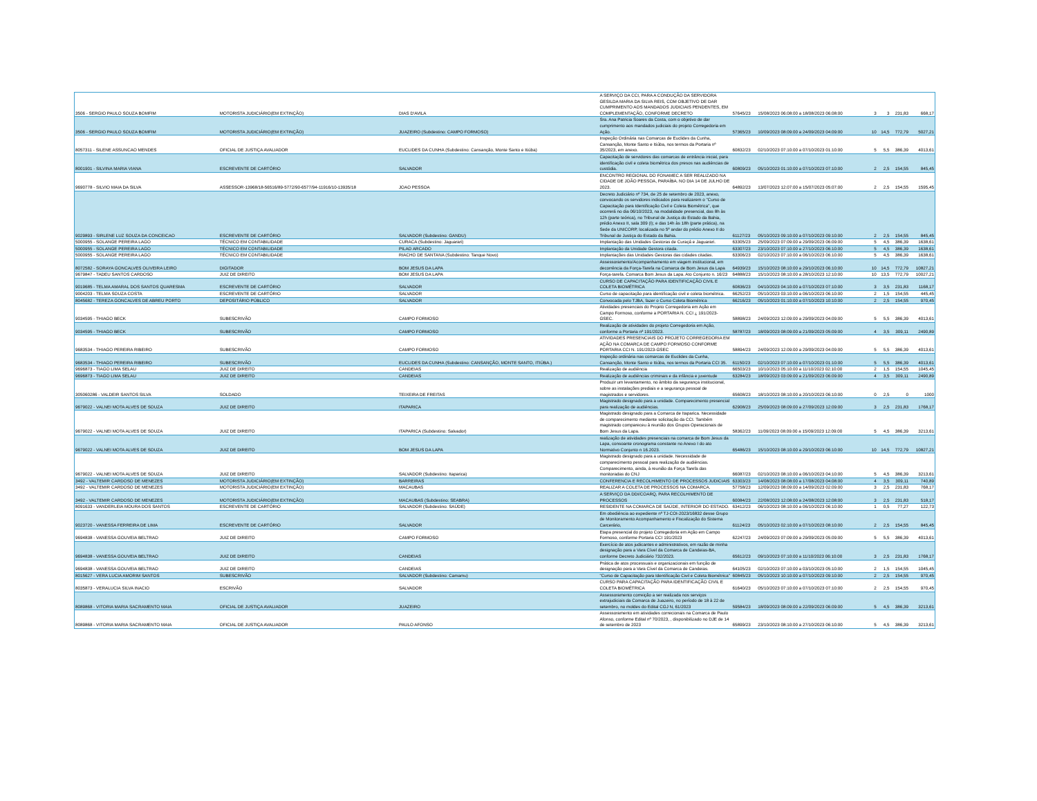| 3506 - SERGIO PAULO SOUZA BOMFIM | MOTORISTA JUDICIÁRIO(EM EXTINÇÃO) | DIAS D'AVILA | A SERVIÇO DA CCI, PARA A CONDUÇÃO DA SERVIDORA GESILDA MARIA DA SILVA REIS, COM OBJETIVO DE DAR CUMPRIMENTO AOS MANDADOS JUDICIAIS PENDENTES, EM COMPLEMENTAÇÃO, CONFORME DECRETO | 57645/23 | 15/08/2023 06:08:00 a 18/08/2023 06:08:00 | 3 | 3 | 231,83 | 668,17 |
| 3506 - SERGIO PAULO SOUZA BOMFIM | MOTORISTA JUDICIÁRIO(EM EXTINÇÃO) | JUAZEIRO (Subdestino: CAMPO FORMOSO) | Sra. Ana Patricia Soares da Costa, com o objetivo de dar cumprimento aos mandados judiciais do projeto Corregedoria em Ação. | 57365/23 | 10/09/2023 08:09:00 a 24/09/2023 04:09:00 | 10 | 14,5 | 772,79 | 5027,21 |
| 8057311 - SILENE ASSUNCAO MENDES | OFICIAL DE JUSTIÇA AVALIADOR | EUCLIDES DA CUNHA (Subdestino: Cansanção, Monte Santo e Itiúba) | Inspeção Ordinária nas Comarcas de Euclides da Cunha, Cansanção, Monte Santo e Itiúba, nos termos da Portaria nº 35/2023, em anexo. | 60832/23 | 02/10/2023 07:10:00 a 07/10/2023 01:10:00 | 5 | 5,5 | 386,39 | 4013,61 |
| 8001901 - SILVINA MARIA VIANA | ESCREVENTE DE CARTÓRIO | SALVADOR | Capacitação de servidores das comarcas de entrância inicial, para identificação civil e coleta biométrica dos presos nas audiências de custódia. | 60809/23 | 05/10/2023 01:10:00 a 07/10/2023 07:10:00 | 2 | 2,5 | 154,55 | 845,45 |
| 9690778 - SILVIO MAIA DA SILVA | ASSESSOR-13968/18-56516/89-5772/90-6577/94-11916/10-13935/18 | JOAO PESSOA | ENCONTRO REGIONAL DO FONAMEC A SER REALIZADO NA CIDADE DE JOÃO PESSOA, PARAÍBA. NO DIA 14 DE JULHO DE 2023. | 64892/23 | 13/07/2023 12:07:00 a 15/07/2023 05:07:00 | 2 | 2,5 | 154,55 | 1595,45 |
| 9029893 - SIRLENE LUZ SOUZA DA CONCEICAO | ESCREVENTE DE CARTÓRIO | SALVADOR (Subdestino: GANDU) | Decreto Judiciário nº 734, de 25 de setembro de 2023, anexo, convocando os servidores indicados para realizarem o "Curso de Capacitação para Identificação Civil e Coleta Biométrica", que ocorrerá no dia 06/10/2023, na modalidade presencial, das 8h às 12h (parte teórica), no Tribunal de Justiça do Estado da Bahia, prédio Anexo II, sala 309 (I); e das 14h às 18h (parte prática), na Sede da UNICORP, localizada no 5º andar do prédio Anexo II do Tribunal de Justiça do Estado da Bahia. | 61127/23 | 05/10/2023 09:10:00 a 07/10/2023 09:10:00 | 2 | 2,5 | 154,55 | 845,45 |
| 5000955 - SOLANGE PEREIRA LAGO | TÉCNICO EM CONTABILIDADE | CURACA (Subdestino: Jaguarari) | Implantação das Unidades Gestoras de Curaçá e Jaguarari. | 63305/23 | 25/09/2023 07:09:00 a 29/09/2023 06:09:00 | 5 | 4,5 | 386,39 | 1638,61 |
| 5000955 - SOLANGE PEREIRA LAGO | TÉCNICO EM CONTABILIDADE | PILAO ARCADO | Implantação da Unidade Gestora citada. | 63307/23 | 23/10/2023 07:10:00 a 27/10/2023 06:10:00 | 5 | 4,5 | 386,39 | 1638,61 |
| 5000955 - SOLANGE PEREIRA LAGO | TÉCNICO EM CONTABILIDADE | RIACHO DE SANTANA (Subdestino: Tanque Novo) | Implantações das Unidades Gestoras das cidades citadas. | 63306/23 | 02/10/2023 07:10:00 a 06/10/2023 06:10:00 | 5 | 4,5 | 386,39 | 1638,61 |
| 8072582 - SORAYA GONCALVES OLIVEIRA LEIRO | DIGITADOR | BOM JESUS DA LAPA | Assessoramento/Acompanhamento em viagem institucional, em decorrência da Força-Tarefa na Comarca de Bom Jesus da Lapa | 64939/23 | 15/10/2023 08:10:00 a 29/10/2023 06:10:00 | 10 | 14,5 | 772,79 | 10827,21 |
| 9679847 - TADEU SANTOS CARDOSO | JUIZ DE DIREITO | BOM JESUS DA LAPA | Força-tarefa. Comarca Bom Jesus da Lapa. Ato Conjunto n. 16/23 | 64888/23 | 15/10/2023 08:10:00 a 28/10/2023 12:10:00 | 10 | 13,5 | 772,79 | 10027,21 |
| 9019685 - TELMA AMARAL DOS SANTOS QUARESMA | ESCREVENTE DE CARTÓRIO | SALVADOR | CURSO DE CAPACITAÇÃO PARA IDENTIFICAÇÃO CIVIL E COLETA BIOMÉTRICA | 60836/23 | 04/10/2023 04:10:00 a 07/10/2023 07:10:00 | 3 | 3,5 | 231,83 | 1168,17 |
| 9004203 - TELMA SOUZA COSTA | ESCREVENTE DE CARTÓRIO | SALVADOR | Curso de capacitação para identificação civil e coleta biométrica. | 66252/23 | 05/10/2023 03:10:00 a 06/10/2023 06:10:00 | 2 | 1,5 | 154,55 | 445,45 |
| 8045682 - TEREZA GONCALVES DE ABREU PORTO | DEPOSITÁRIO PÚBLICO | SALVADOR | Convocada pelo TJBA, fazer o Curso Coleta Biométrica | 66216/23 | 05/10/2023 01:10:00 a 07/10/2023 10:10:00 | 2 | 2,5 | 154,55 | 970,45 |
| 9034595 - THIAGO BECK | SUBESCRIVÃO | CAMPO FORMOSO | Atividades presenciais do Projeto Corregedoria em Ação em Campo Formoso, conforme a PORTARIA N. CCI ¿ 191/2023-GSEC. | 58898/23 | 24/09/2023 12:09:00 a 29/09/2023 04:09:00 | 5 | 5,5 | 386,39 | 4013,61 |
| 9034595 - THIAGO BECK | SUBESCRIVÃO | CAMPO FORMOSO | Realização de atividades do projeto Corregedoria em Ação, conforme a Portaria nº 191/2023. | 58787/23 | 18/09/2023 08:09:00 a 21/09/2023 05:09:00 | 4 | 3,5 | 309,11 | 2490,89 |
| 9683534 - THIAGO PEREIRA RIBEIRO | SUBESCRIVÃO | CAMPO FORMOSO | ATIVIDADES PRESENCIAIS DO PROJETO CORREGEDORIA EM AÇÃO NA COMARCA DE CAMPO FORMOSO CONFORME PORTARIA CCI N. 191/2023-GSEC | 58894/23 | 24/09/2023 12:09:00 a 29/09/2023 04:09:00 | 5 | 5,5 | 386,39 | 4013,61 |
| 9683534 - THIAGO PEREIRA RIBEIRO | SUBESCRIVÃO | EUCLIDES DA CUNHA (Subdestino: CANSANÇÃO, MONTE SANTO, ITIÚBA.) | Inspeção ordinária nas comarcas de Euclides da Cunha, Cansanção, Monte Santo e Itiúba, nos termos da Portaria CCI 35. | 61150/23 | 02/10/2023 07:10:00 a 07/10/2023 01:10:00 | 5 | 5,5 | 386,39 | 4013,61 |
| 9696873 - TIAGO LIMA SELAU | JUIZ DE DIREITO | CANDEIAS | Realização de audiência | 66503/23 | 10/10/2023 05:10:00 a 11/10/2023 02:10:00 | 2 | 1,5 | 154,55 | 1045,45 |
| 9696873 - TIAGO LIMA SELAU | JUIZ DE DIREITO | CANDEIAS | Realização de audiências criminais e da infância e juventude | 63284/23 | 18/09/2023 03:09:00 a 21/09/2023 06:09:00 | 4 | 3,5 | 309,11 | 2490,89 |
| 305060286 - VALDEIR SANTOS SILVA | SOLDADO | TEIXEIRA DE FREITAS | Produzir um levantamento, no âmbito da segurança institucional, sobre as instalações prediais e a segurança pessoal de magistrados e servidores. | 65608/23 | 18/10/2023 08:10:00 a 20/10/2023 06:10:00 | 0 | 2,5 | 0 | 1000 |
| 9679022 - VALNEI MOTA ALVES DE SOUZA | JUIZ DE DIREITO | ITAPARICA | Magistrado designado para a unidade. Comparecimento presencial para realização de audiências. | 62908/23 | 25/09/2023 08:09:00 a 27/09/2023 12:09:00 | 3 | 2,5 | 231,83 | 1768,17 |
| 9679022 - VALNEI MOTA ALVES DE SOUZA | JUIZ DE DIREITO | ITAPARICA (Subdestino: Salvador) | Magistrado designado para a Comarca de Itaparica. Necessidade de comparecimento mediante solicitação da CCI. Também magistrado compareceu à reunião dos Grupos Operacionais de Bom Jesus da Lapa. | 58362/23 | 11/09/2023 08:09:00 a 15/09/2023 12:09:00 | 5 | 4,5 | 386,39 | 3213,61 |
| 9679022 - VALNEI MOTA ALVES DE SOUZA | JUIZ DE DIREITO | BOM JESUS DA LAPA | realização de atividades presenciais na comarca de Bom Jesus da Lapa, consoante cronograma constante no Anexo I do ato Normativo Conjunto n 16.2023. | 65486/23 | 15/10/2023 08:10:00 a 29/10/2023 06:10:00 | 10 | 14,5 | 772,79 | 10827,21 |
| 9679022 - VALNEI MOTA ALVES DE SOUZA | JUIZ DE DIREITO | SALVADOR (Subdestino: Itaparica) | Magistrado designado para a unidade. Necessidade de comparecimento pessoal para realização de audiências. Comparecimento, ainda, à reunião da Força Tarefa das monitoradas do CNJ | 66087/23 | 02/10/2023 08:10:00 a 06/10/2023 04:10:00 | 5 | 4,5 | 386,39 | 3213,61 |
| 3492 - VALTEMIR CARDOSO DE MENEZES | MOTORISTA JUDICIÁRIO(EM EXTINÇÃO) | BARREIRAS | CONFERENCIA E RECOLHIMENTO DE PROCESSOS JUDICIAIS | 63303/23 | 14/08/2023 08:08:00 a 17/08/2023 04:08:00 | 4 | 3,5 | 309,11 | 740,89 |
| 3492 - VALTEMIR CARDOSO DE MENEZES | MOTORISTA JUDICIÁRIO(EM EXTINÇÃO) | MACAUBAS | REALIZAR A COLETA DE PROCESSOS NA COMARCA. | 57758/23 | 12/09/2023 08:09:00 a 14/09/2023 02:09:00 | 3 | 2,5 | 231,83 | 768,17 |
| 3492 - VALTEMIR CARDOSO DE MENEZES | MOTORISTA JUDICIÁRIO(EM EXTINÇÃO) | MACAUBAS (Subdestino: SEABRA) | A SERVIÇO DA DDI/COARQ, PARA RECOLHIMENTO DE PROCESSOS | 60084/23 | 22/08/2023 12:08:00 a 24/08/2023 12:08:00 | 3 | 2,5 | 231,83 | 518,17 |
| 8091633 - VANDERLEIA MOURA DOS SANTOS | ESCREVENTE DE CARTÓRIO | SALVADOR (Subdestino: SAÚDE) | RESIDENTE NA COMARCA DE SAÚDE, INTERIOR DO ESTADO. | 63412/23 | 06/10/2023 08:10:00 a 06/10/2023 06:10:00 | 1 | 0,5 | 77,27 | 122,73 |
| 9023720 - VANESSA FERREIRA DE LIMA | ESCREVENTE DE CARTÓRIO | SALVADOR | Em obediência ao expediente nº TJ-COI-2023/16832 desse Grupo de Monitoramento Acompanhamento e Fiscalização do Sistema Carcerário, | 61124/23 | 05/10/2023 02:10:00 a 07/10/2023 08:10:00 | 2 | 2,5 | 154,55 | 845,45 |
| 9694838 - VANESSA GOUVEIA BELTRAO | JUIZ DE DIREITO | CAMPO FORMOSO | Etapa presencial do projeto Corregedoria em Ação em Campo Formoso, conforme Portaria CCI 191/2023 | 62247/23 | 24/09/2023 07:09:00 a 29/09/2023 05:09:00 | 5 | 5,5 | 386,39 | 4013,61 |
| 9694838 - VANESSA GOUVEIA BELTRAO | JUIZ DE DIREITO | CANDEIAS | Exercício de atos judicantes e administrativos, em razão de minha designação para a Vara Cível da Comarca de Candeias-BA, conforme Decreto Judiciário 732/2023. | 65612/23 | 09/10/2023 07:10:00 a 11/10/2023 06:10:00 | 3 | 2,5 | 231,83 | 1768,17 |
| 9694838 - VANESSA GOUVEIA BELTRAO | JUIZ DE DIREITO | CANDEIAS | Prática de atos processuais e organizacionais em função de designação para a Vara Cível da Comarca de Candeias. | 64105/23 | 02/10/2023 07:10:00 a 03/10/2023 05:10:00 | 2 | 1,5 | 154,55 | 1045,45 |
| 8015627 - VERA LUCIA AMORIM SANTOS | SUBESCRIVÃO | SALVADOR (Subdestino: Camamu) | "Curso de Capacitação para Identificação Civil e Coleta Biométrica" | 60845/23 | 05/10/2023 10:10:00 a 07/10/2023 09:10:00 | 2 | 2,5 | 154,55 | 970,45 |
| 8035873 - VERALUCIA SILVA INACIO | ESCRIVÃO | SALVADOR | CURSO PARA CAPACITAÇÃO PARA IDENTIFICAÇÃO CIVIL E COLETA BIOMÉTRICA | 61640/23 | 05/10/2023 07:10:00 a 07/10/2023 07:10:00 | 2 | 2,5 | 154,55 | 970,45 |
| 8089868 - VITORIA MARIA SACRAMENTO MAIA | OFICIAL DE JUSTIÇA AVALIADOR | JUAZEIRO | Assessoramento correição a ser realizada nos serviços extrajudiciais da Comarca de Juazeiro, no período de 18 à 22 de setembro, no moldes do Edital CGJ N, 61/2023 | 59584/23 | 18/09/2023 08:09:00 a 22/09/2023 06:09:00 | 5 | 4,5 | 386,39 | 3213,61 |
| 8089868 - VITORIA MARIA SACRAMENTO MAIA | OFICIAL DE JUSTIÇA AVALIADOR | PAULO AFONSO | Assessoramento em atividades correcionais na Comarca de Paulo Afonso, conforme Edital nº 70/2023, , disponibilizado no DJE de 14 de setembro de 2023 | 65899/23 | 23/10/2023 08:10:00 a 27/10/2023 06:10:00 | 5 | 4,5 | 386,39 | 3213,61 |